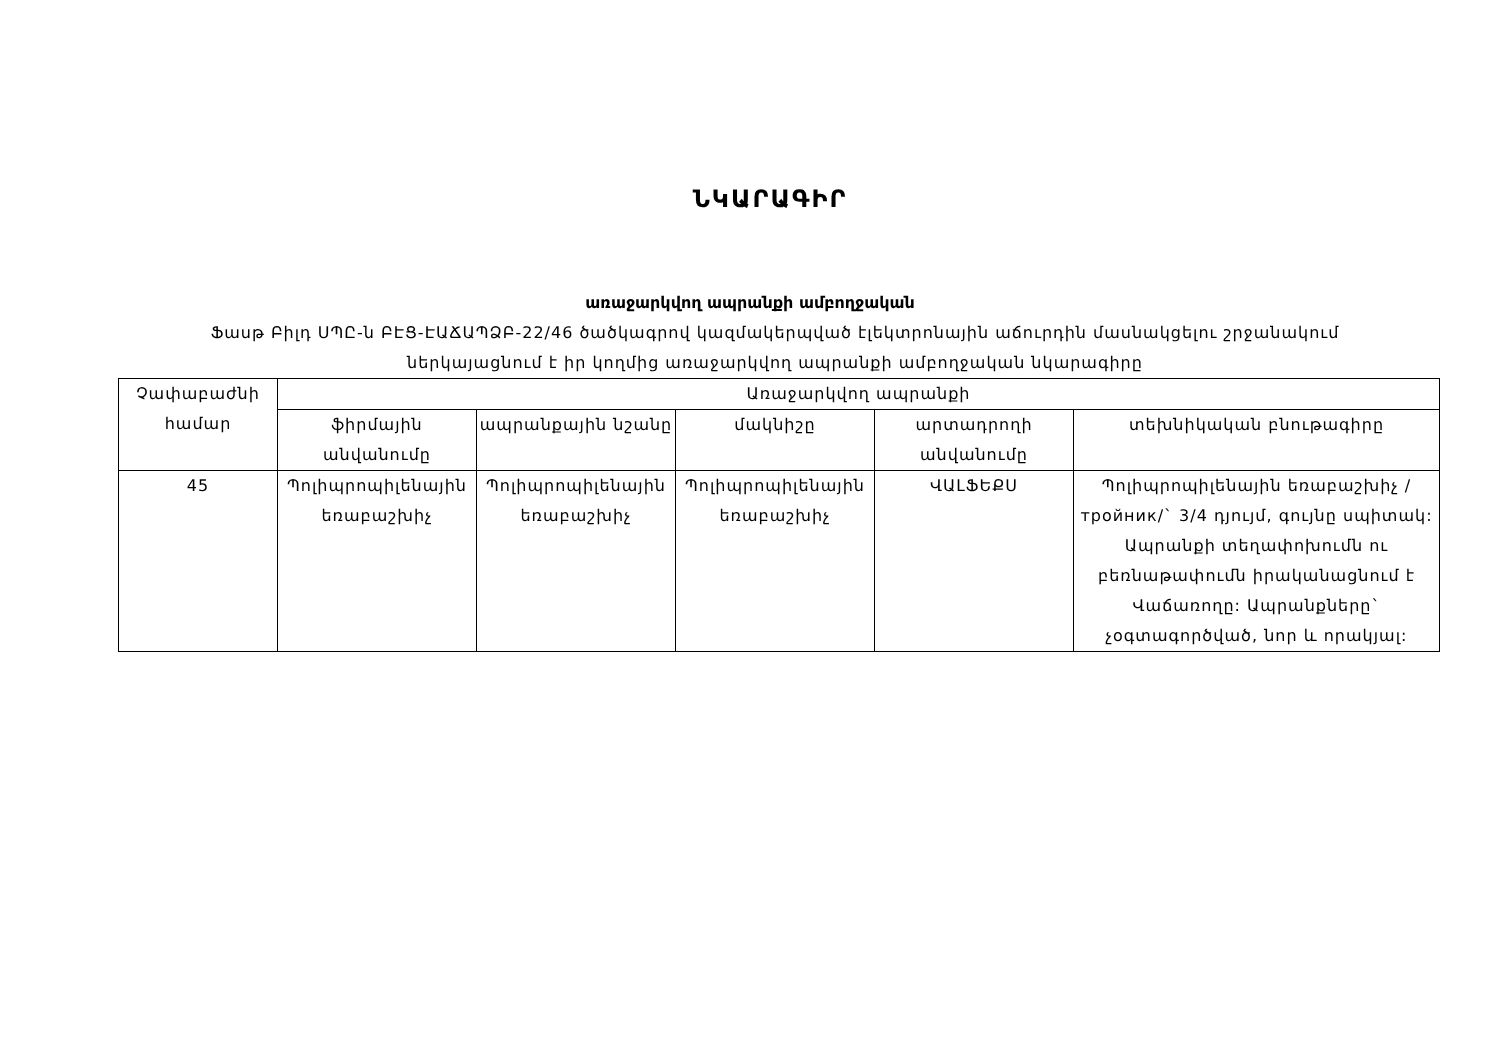ՆԿԱՐԱԳԻՐ
առաջարկվող ապրանքի ամբողջական
Ֆասթ Բիլդ ՍՊԸ-ն ԲԷՑ-ԷԱՃԱՊՁԲ-22/46 ծածկագրով կազմակերպված էլեկտրոնային աճուրդին մասնակցելու շրջանակում ներկայացնում է իր կողմից առաջարկվող ապրանքի ամբողջական նկարագիրը
| Չափաբաժնի համար | Առաջարկվող ապրանքի | | | | |
| --- | --- | --- | --- | --- | --- |
| | ֆիրմային անվանումը | ապրանքային նշանը | մակնիշը | արտադրողի անվանումը | տեխնիկական բնութագիրը |
| 45 | Պոլիպրոպիլենային եռաբաշխիչ | Պոլիպրոպիլենային եռաբաշխիչ | Պոլիպրոպիլենային եռաբաշխիչ | ՎԱԼՖԵՔՍ | Պոլիպրոպիլենային եռաբաշխիչ /тройник/` 3/4 դյույմ, գույնը սպիտակ: Ապրանքի տեղափոխումն ու բեռնաթափումն իրականացնում է Վաճառողը: Ապրանքները` չօգտագործված, նոր և որակյալ: |